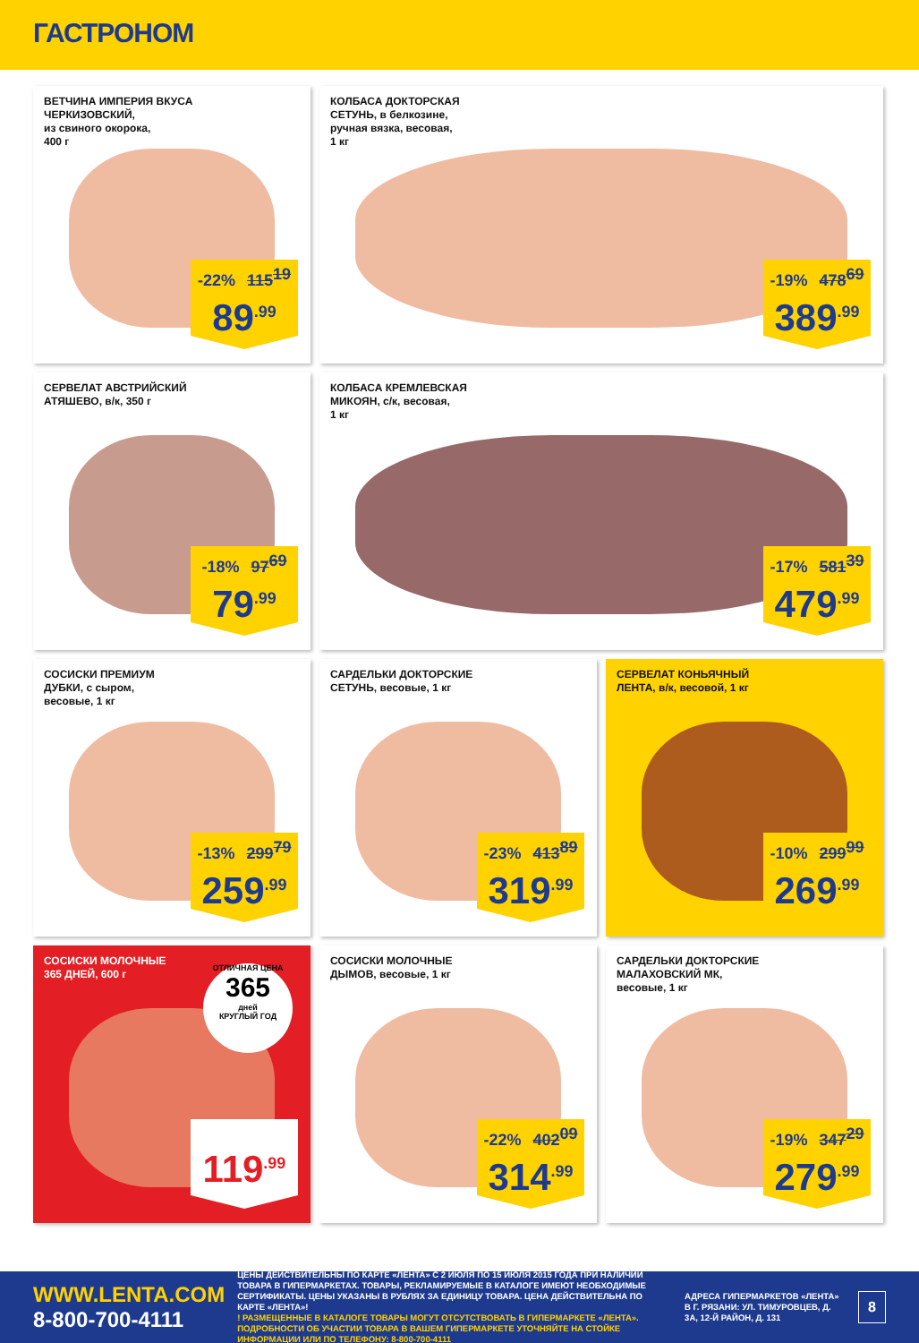ГАСТРОНОМ
ВЕТЧИНА ИМПЕРИЯ ВКУСА
ЧЕРКИЗОВСКИЙ,
из свиного окорока,
400 г
-22% 115<sup>19</sup>
89<sup>.99</sup>
КОЛБАСА ДОКТОРСКАЯ
СЕТУНЬ, в белкозине,
ручная вязка, весовая,
1 кг
-19% 478<sup>69</sup>
389<sup>.99</sup>
СЕРВЕЛАТ АВСТРИЙСКИЙ
АТЯШЕВО, в/к, 350 г
-18% 97<sup>69</sup>
79<sup>.99</sup>
КОЛБАСА КРЕМЛЕВСКАЯ
МИКОЯН, с/к, весовая,
1 кг
-17% 581<sup>39</sup>
479<sup>.99</sup>
СОСИСКИ ПРЕМИУМ
ДУБКИ, с сыром,
весовые, 1 кг
-13% 299<sup>79</sup>
259<sup>.99</sup>
САРДЕЛЬКИ ДОКТОРСКИЕ
СЕТУНЬ, весовые, 1 кг
-23% 413<sup>89</sup>
319<sup>.99</sup>
СЕРВЕЛАТ КОНЬЯЧНЫЙ
ЛЕНТА, в/к, весовой, 1 кг
-10% 299<sup>99</sup>
269<sup>.99</sup>
СОСИСКИ МОЛОЧНЫЕ
365 ДНЕЙ, 600 г
ОТЛИЧНАЯ ЦЕНА
365
дней
КРУГЛЫЙ ГОД
119<sup>.99</sup>
СОСИСКИ МОЛОЧНЫЕ
ДЫМОВ, весовые, 1 кг
-22% 402<sup>09</sup>
314<sup>.99</sup>
САРДЕЛЬКИ ДОКТОРСКИЕ
МАЛАХОВСКИЙ МК,
весовые, 1 кг
-19% 347<sup>29</sup>
279<sup>.99</sup>
WWW.LENTA.COM
8-800-700-4111
ЦЕНЫ ДЕЙСТВИТЕЛЬНЫ ПО КАРТЕ «ЛЕНТА» С 2 ИЮЛЯ ПО 15 ИЮЛЯ 2015 ГОДА ПРИ НАЛИЧИИ ТОВАРА В ГИПЕРМАРКЕТАХ. ТОВАРЫ, РЕКЛАМИРУЕМЫЕ В КАТАЛОГЕ ИМЕЮТ НЕОБХОДИМЫЕ СЕРТИФИКАТЫ. ЦЕНЫ УКАЗАНЫ В РУБЛЯХ ЗА ЕДИНИЦУ ТОВАРА. ЦЕНА ДЕЙСТВИТЕЛЬНА ПО КАРТЕ «ЛЕНТА»!
! РАЗМЕЩЕННЫЕ В КАТАЛОГЕ ТОВАРЫ МОГУТ ОТСУТСТВОВАТЬ В ГИПЕРМАРКЕТЕ «ЛЕНТА». ПОДРОБНОСТИ ОБ УЧАСТИИ ТОВАРА В ВАШЕМ ГИПЕРМАРКЕТЕ УТОЧНЯЙТЕ НА СТОЙКЕ ИНФОРМАЦИИ ИЛИ ПО ТЕЛЕФОНУ: 8-800-700-4111
АДРЕСА ГИПЕРМАРКЕТОВ «ЛЕНТА» В Г. РЯЗАНИ: УЛ. ТИМУРОВЦЕВ, Д. 3А, 12-Й РАЙОН, Д. 131
8